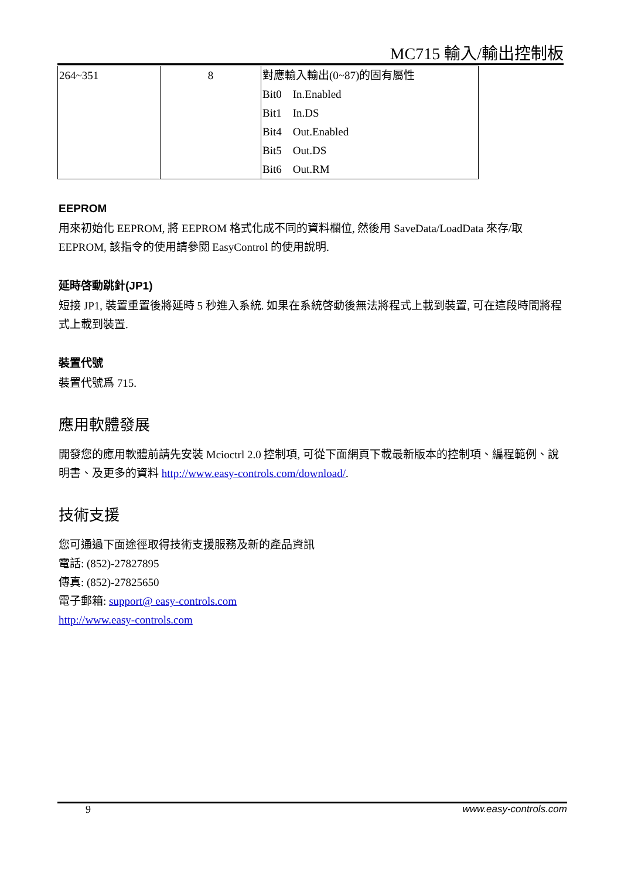MC715 輸入/輸出控制板
| 264~351 | 8 | 對應輸入輸出(0~87)的固有屬性 Bit0 In.Enabled Bit1 In.DS Bit4 Out.Enabled Bit5 Out.DS Bit6 Out.RM |
EEPROM
用來初始化 EEPROM, 將 EEPROM 格式化成不同的資料欄位, 然後用 SaveData/LoadData 來存/取 EEPROM, 該指令的使用請參閱 EasyControl 的使用說明.
延時啓動跳針(JP1)
短接 JP1, 裝置重置後將延時 5 秒進入系統. 如果在系統啓動後無法將程式上載到裝置, 可在這段時間將程式上載到裝置.
裝置代號
裝置代號爲 715.
應用軟體發展
開發您的應用軟體前請先安裝 Mcioctrl 2.0 控制項, 可從下面網頁下載最新版本的控制項、編程範例、說明書、及更多的資料 http://www.easy-controls.com/download/.
技術支援
您可通過下面途徑取得技術支援服務及新的產品資訊
電話: (852)-27827895
傳真: (852)-27825650
電子郵箱: support@ easy-controls.com
http://www.easy-controls.com
9 www.easy-controls.com